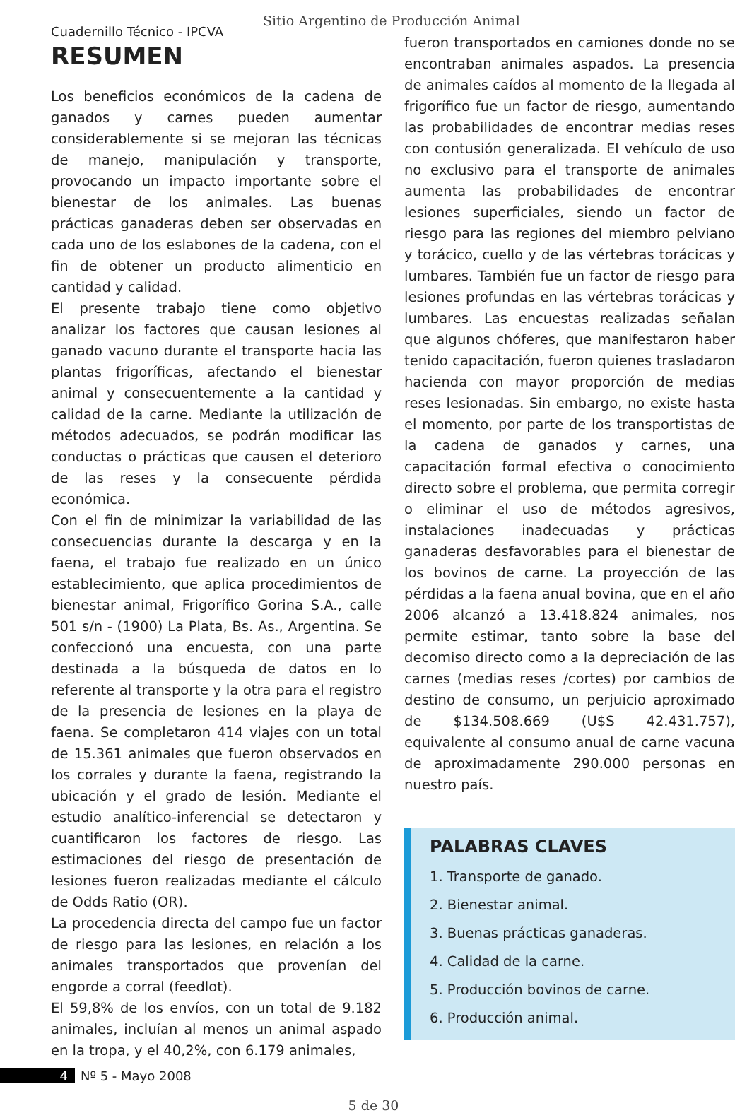Cuadernillo Técnico - IPCVA
Sitio Argentino de Producción Animal
RESUMEN
Los beneficios económicos de la cadena de ganados y carnes pueden aumentar considerablemente si se mejoran las técnicas de manejo, manipulación y transporte, provocando un impacto importante sobre el bienestar de los animales. Las buenas prácticas ganaderas deben ser observadas en cada uno de los eslabones de la cadena, con el fin de obtener un producto alimenticio en cantidad y calidad.
El presente trabajo tiene como objetivo analizar los factores que causan lesiones al ganado vacuno durante el transporte hacia las plantas frigoríficas, afectando el bienestar animal y consecuentemente a la cantidad y calidad de la carne. Mediante la utilización de métodos adecuados, se podrán modificar las conductas o prácticas que causen el deterioro de las reses y la consecuente pérdida económica.
Con el fin de minimizar la variabilidad de las consecuencias durante la descarga y en la faena, el trabajo fue realizado en un único establecimiento, que aplica procedimientos de bienestar animal, Frigorífico Gorina S.A., calle 501 s/n - (1900) La Plata, Bs. As., Argentina. Se confeccionó una encuesta, con una parte destinada a la búsqueda de datos en lo referente al transporte y la otra para el registro de la presencia de lesiones en la playa de faena. Se completaron 414 viajes con un total de 15.361 animales que fueron observados en los corrales y durante la faena, registrando la ubicación y el grado de lesión. Mediante el estudio analítico-inferencial se detectaron y cuantificaron los factores de riesgo. Las estimaciones del riesgo de presentación de lesiones fueron realizadas mediante el cálculo de Odds Ratio (OR).
La procedencia directa del campo fue un factor de riesgo para las lesiones, en relación a los animales transportados que provenían del engorde a corral (feedlot).
El 59,8% de los envíos, con un total de 9.182 animales, incluían al menos un animal aspado en la tropa, y el 40,2%, con 6.179 animales,
fueron transportados en camiones donde no se encontraban animales aspados. La presencia de animales caídos al momento de la llegada al frigorífico fue un factor de riesgo, aumentando las probabilidades de encontrar medias reses con contusión generalizada. El vehículo de uso no exclusivo para el transporte de animales aumenta las probabilidades de encontrar lesiones superficiales, siendo un factor de riesgo para las regiones del miembro pelviano y torácico, cuello y de las vértebras torácicas y lumbares. También fue un factor de riesgo para lesiones profundas en las vértebras torácicas y lumbares. Las encuestas realizadas señalan que algunos chóferes, que manifestaron haber tenido capacitación, fueron quienes trasladaron hacienda con mayor proporción de medias reses lesionadas. Sin embargo, no existe hasta el momento, por parte de los transportistas de la cadena de ganados y carnes, una capacitación formal efectiva o conocimiento directo sobre el problema, que permita corregir o eliminar el uso de métodos agresivos, instalaciones inadecuadas y prácticas ganaderas desfavorables para el bienestar de los bovinos de carne. La proyección de las pérdidas a la faena anual bovina, que en el año 2006 alcanzó a 13.418.824 animales, nos permite estimar, tanto sobre la base del decomiso directo como a la depreciación de las carnes (medias reses /cortes) por cambios de destino de consumo, un perjuicio aproximado de $134.508.669 (U$S 42.431.757), equivalente al consumo anual de carne vacuna de aproximadamente 290.000 personas en nuestro país.
PALABRAS CLAVES
1. Transporte de ganado.
2. Bienestar animal.
3. Buenas prácticas ganaderas.
4. Calidad de la carne.
5. Producción bovinos de carne.
6. Producción animal.
4 Nº 5 - Mayo 2008
5 de 30